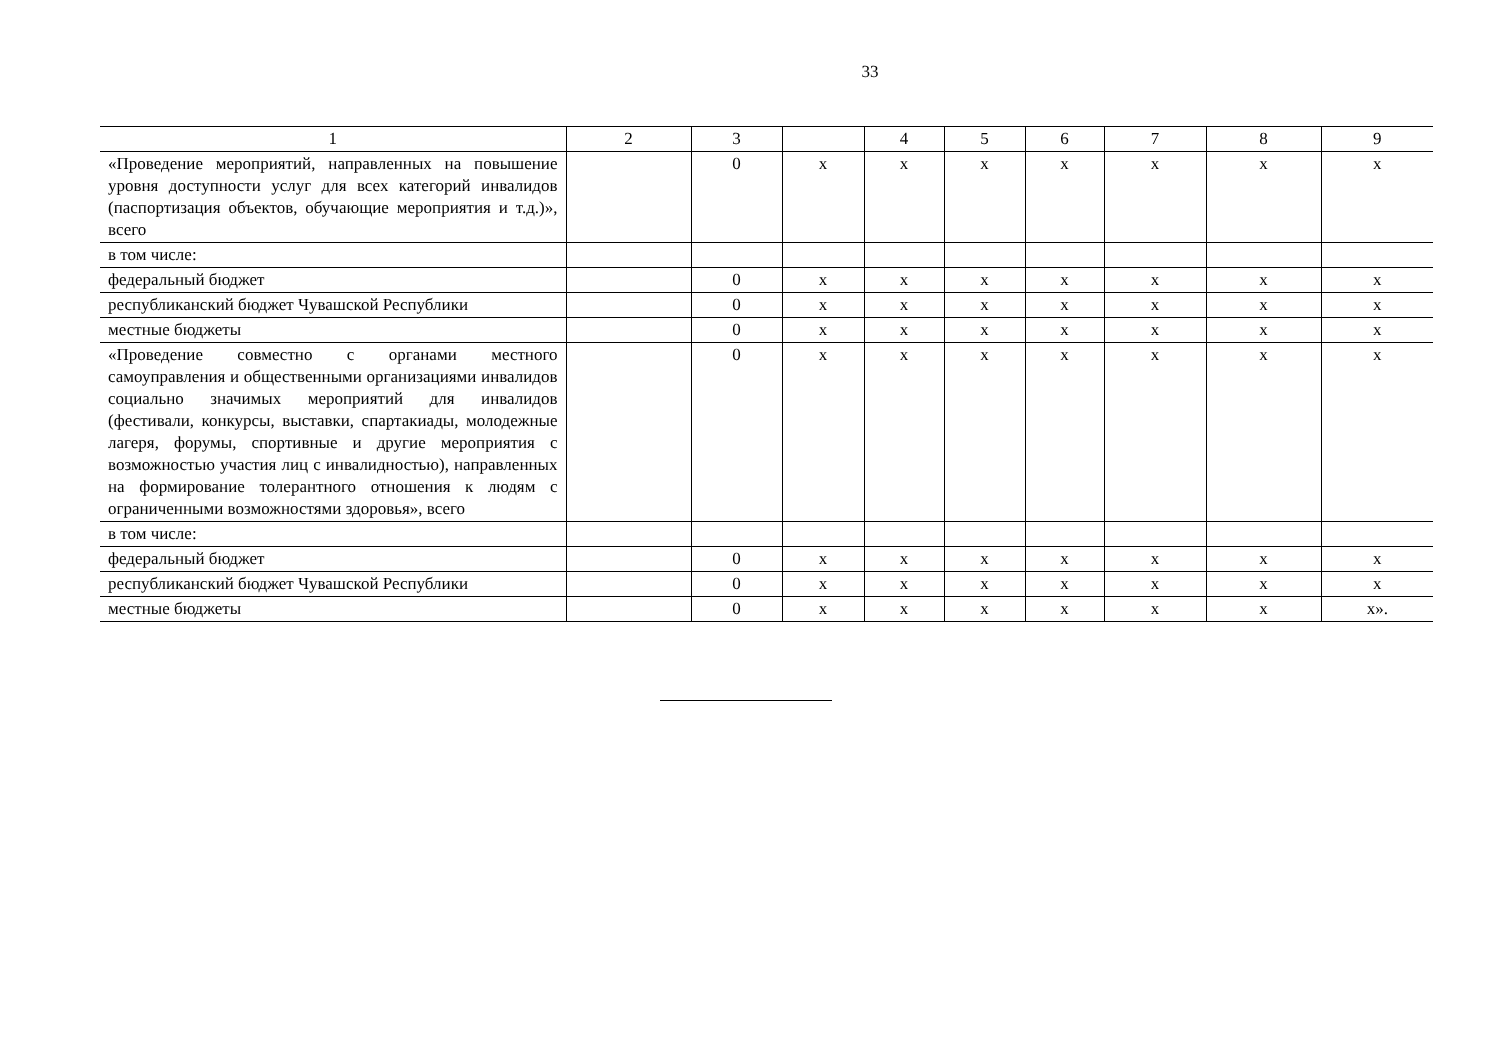33
| 1 | 2 | 3 | | 4 | 5 | 6 | 7 | 8 | 9 |
| --- | --- | --- | --- | --- | --- | --- | --- | --- | --- |
| «Проведение мероприятий, направленных на повышение уровня доступности услуг для всех категорий инвалидов (паспортизация объектов, обучающие мероприятия и т.д.)», всего | | 0 | x | x | x | x | x | x | x |
| в том числе: | | | | | | | | | |
| федеральный бюджет | | 0 | x | x | x | x | x | x | x |
| республиканский бюджет Чувашской Республики | | 0 | x | x | x | x | x | x | x |
| местные бюджеты | | 0 | x | x | x | x | x | x | x |
| «Проведение совместно с органами местного самоуправления и общественными организациями инвалидов социально значимых мероприятий для инвалидов (фестивали, конкурсы, выставки, спартакиады, молодежные лагеря, форумы, спортивные и другие мероприятия с возможностью участия лиц с инвалидностью), направленных на формирование толерантного отношения к людям с ограниченными возможностями здоровья», всего | | 0 | x | x | x | x | x | x | x |
| в том числе: | | | | | | | | | |
| федеральный бюджет | | 0 | x | x | x | x | x | x | x |
| республиканский бюджет Чувашской Республики | | 0 | x | x | x | x | x | x | x |
| местные бюджеты | | 0 | x | x | x | x | x | x | x». |